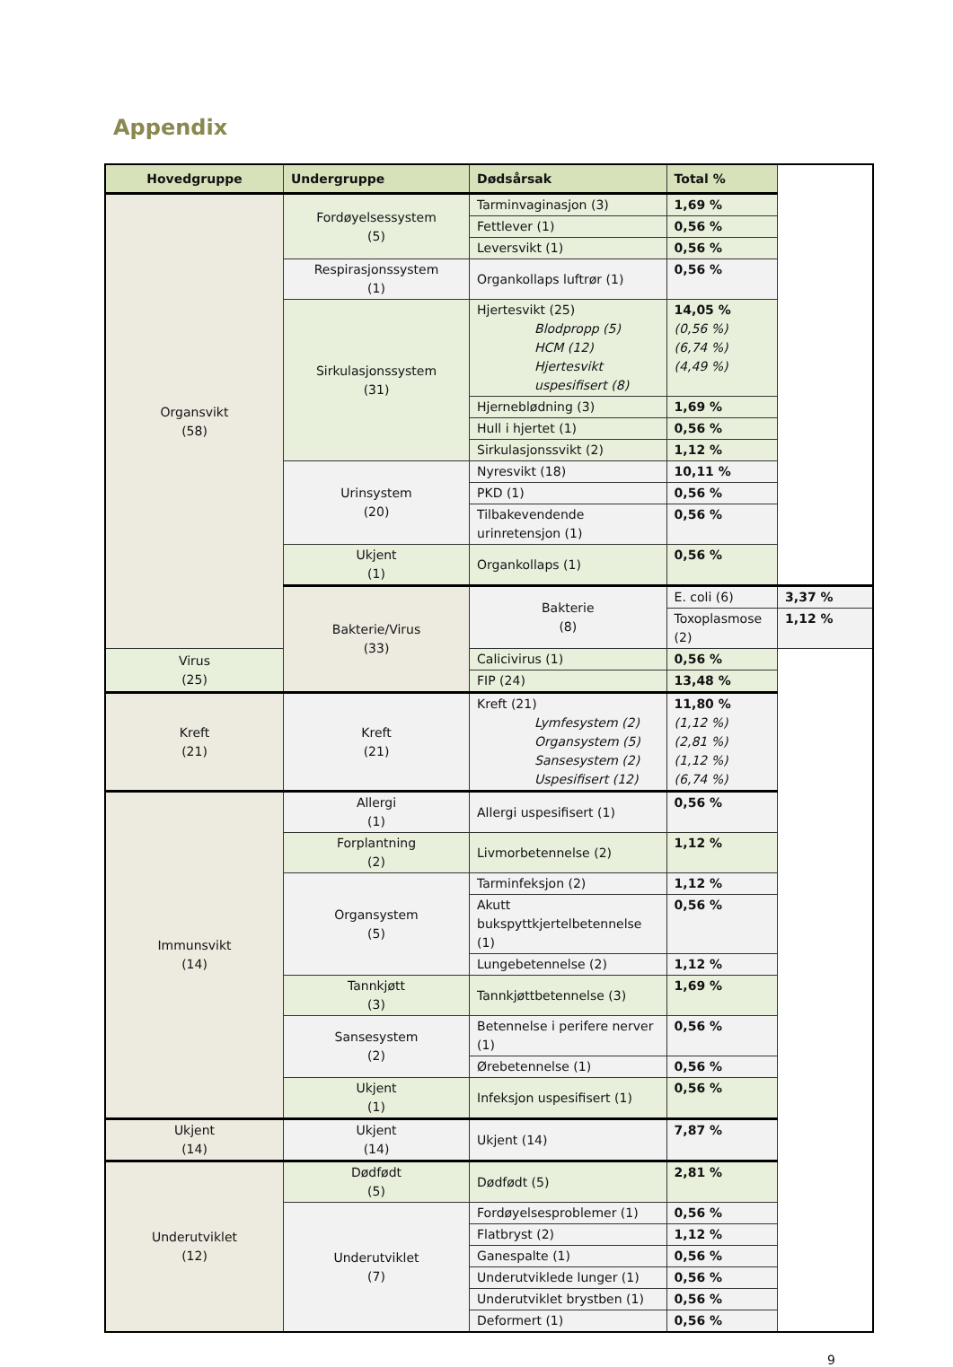Appendix
| Hovedgruppe | Undergruppe | Dødsårsak | Total % | |
| --- | --- | --- | --- | --- |
| Organsvikt (58) | Fordøyelsessystem (5) | Tarminvaginasjon (3) | 1,69 % | |
| | | Fettlever (1) | 0,56 % | |
| | | Leversvikt (1) | 0,56 % | |
| | Respirasjonssystem (1) | Organkollaps luftrør (1) | 0,56 % | |
| | Sirkulasjonssystem (31) | Hjertesvikt (25) Blodpropp (5) HCM (12) Hjertesvikt uspesifisert (8) | 14,05 % (0,56 %) (6,74 %) (4,49 %) | |
| | | Hjerneblødning (3) | 1,69 % | |
| | | Hull i hjertet (1) | 0,56 % | |
| | | Sirkulasjonssvikt (2) | 1,12 % | |
| | Urinsystem (20) | Nyresvikt (18) | 10,11 % | |
| | | PKD (1) | 0,56 % | |
| | | Tilbakevendende urinretensjon (1) | 0,56 % | |
| | Ukjent (1) | Organkollaps (1) | 0,56 % | |
| | Bakterie/Virus (33) | Bakterie (8) | E. coli (6) | 3,37 % |
| | | | Toxoplasmose (2) | 1,12 % |
| Virus (25) | | Calicivirus (1) | 0,56 % | |
| | | FIP (24) | 13,48 % | |
| Kreft (21) | Kreft (21) | Kreft (21) Lymfesystem (2) Organsystem (5) Sansesystem (2) Uspesifisert (12) | 11,80 % (1,12 %) (2,81 %) (1,12 %) (6,74 %) | |
| Immunsvikt (14) | Allergi (1) | Allergi uspesifisert (1) | 0,56 % | |
| | Forplantning (2) | Livmorbetennelse (2) | 1,12 % | |
| | Organsystem (5) | Tarminfeksjon (2) | 1,12 % | |
| | | Akutt bukspyttkjertelbetennelse (1) | 0,56 % | |
| | | Lungebetennelse (2) | 1,12 % | |
| | Tannkjøtt (3) | Tannkjøttbetennelse (3) | 1,69 % | |
| | Sansesystem (2) | Betennelse i perifere nerver (1) | 0,56 % | |
| | | Ørebetennelse (1) | 0,56 % | |
| | Ukjent (1) | Infeksjon uspesifisert (1) | 0,56 % | |
| Ukjent (14) | Ukjent (14) | Ukjent (14) | 7,87 % | |
| Underutviklet (12) | Dødfødt (5) | Dødfødt (5) | 2,81 % | |
| | Underutviklet (7) | Fordøyelsesproblemer (1) | 0,56 % | |
| | | Flatbryst (2) | 1,12 % | |
| | | Ganespalte (1) | 0,56 % | |
| | | Underutviklede lunger (1) | 0,56 % | |
| | | Underutviklet brystben (1) | 0,56 % | |
| | | Deformert (1) | 0,56 % | |
9